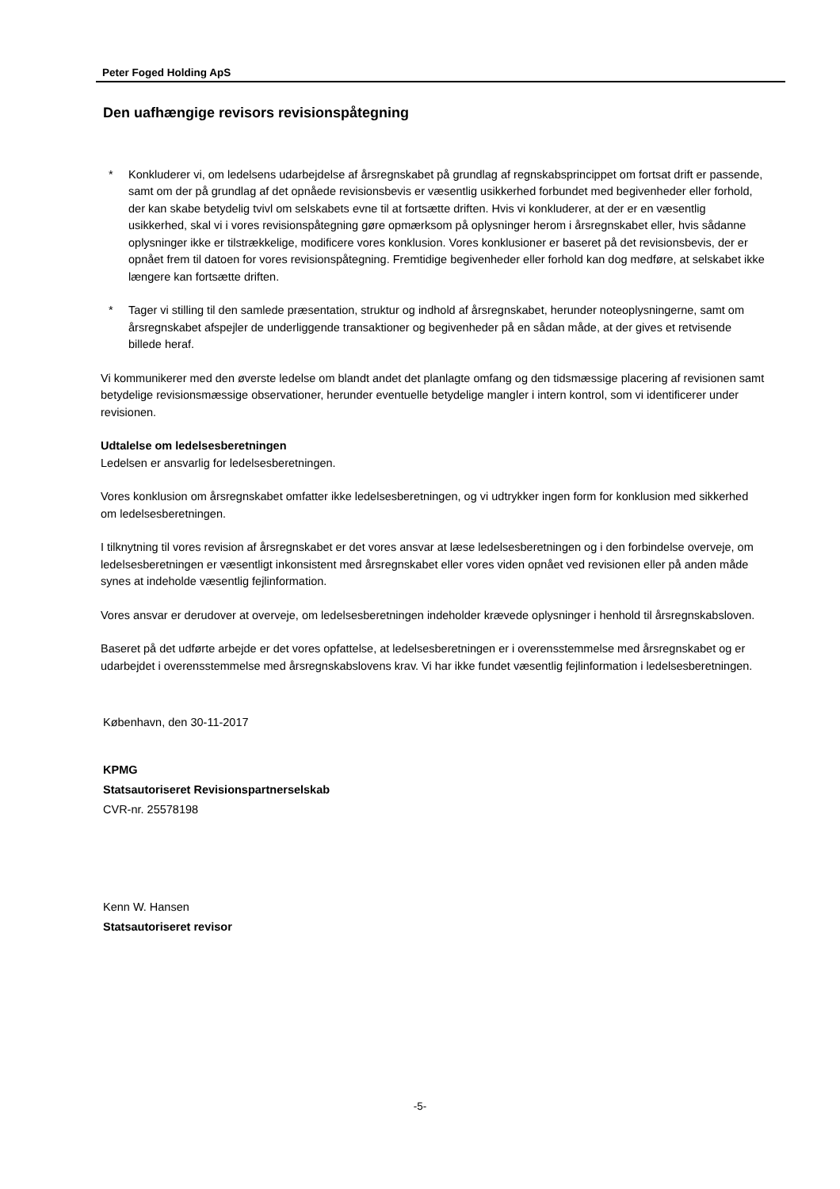Peter Foged Holding ApS
Den uafhængige revisors revisionspåtegning
* Konkluderer vi, om ledelsens udarbejdelse af årsregnskabet på grundlag af regnskabsprincippet om fortsat drift er passende, samt om der på grundlag af det opnåede revisionsbevis er væsentlig usikkerhed forbundet med begivenheder eller forhold, der kan skabe betydelig tvivl om selskabets evne til at fortsætte driften. Hvis vi konkluderer, at der er en væsentlig usikkerhed, skal vi i vores revisionspåtegning gøre opmærksom på oplysninger herom i årsregnskabet eller, hvis sådanne oplysninger ikke er tilstrækkelige, modificere vores konklusion. Vores konklusioner er baseret på det revisionsbevis, der er opnået frem til datoen for vores revisionspåtegning. Fremtidige begivenheder eller forhold kan dog medføre, at selskabet ikke længere kan fortsætte driften.
* Tager vi stilling til den samlede præsentation, struktur og indhold af årsregnskabet, herunder noteoplysningerne, samt om årsregnskabet afspejler de underliggende transaktioner og begivenheder på en sådan måde, at der gives et retvisende billede heraf.
Vi kommunikerer med den øverste ledelse om blandt andet det planlagte omfang og den tidsmæssige placering af revisionen samt betydelige revisionsmæssige observationer, herunder eventuelle betydelige mangler i intern kontrol, som vi identificerer under revisionen.
Udtalelse om ledelsesberetningen
Ledelsen er ansvarlig for ledelsesberetningen.
Vores konklusion om årsregnskabet omfatter ikke ledelsesberetningen, og vi udtrykker ingen form for konklusion med sikkerhed om ledelsesberetningen.
I tilknytning til vores revision af årsregnskabet er det vores ansvar at læse ledelsesberetningen og i den forbindelse overveje, om ledelsesberetningen er væsentligt inkonsistent med årsregnskabet eller vores viden opnået ved revisionen eller på anden måde synes at indeholde væsentlig fejlinformation.
Vores ansvar er derudover at overveje, om ledelsesberetningen indeholder krævede oplysninger i henhold til årsregnskabsloven.
Baseret på det udførte arbejde er det vores opfattelse, at ledelsesberetningen er i overensstemmelse med årsregnskabet og er udarbejdet i overensstemmelse med årsregnskabslovens krav. Vi har ikke fundet væsentlig fejlinformation i ledelsesberetningen.
København, den 30-11-2017
KPMG
Statsautoriseret Revisionspartnerselskab
CVR-nr. 25578198
Kenn W. Hansen
Statsautoriseret revisor
-5-